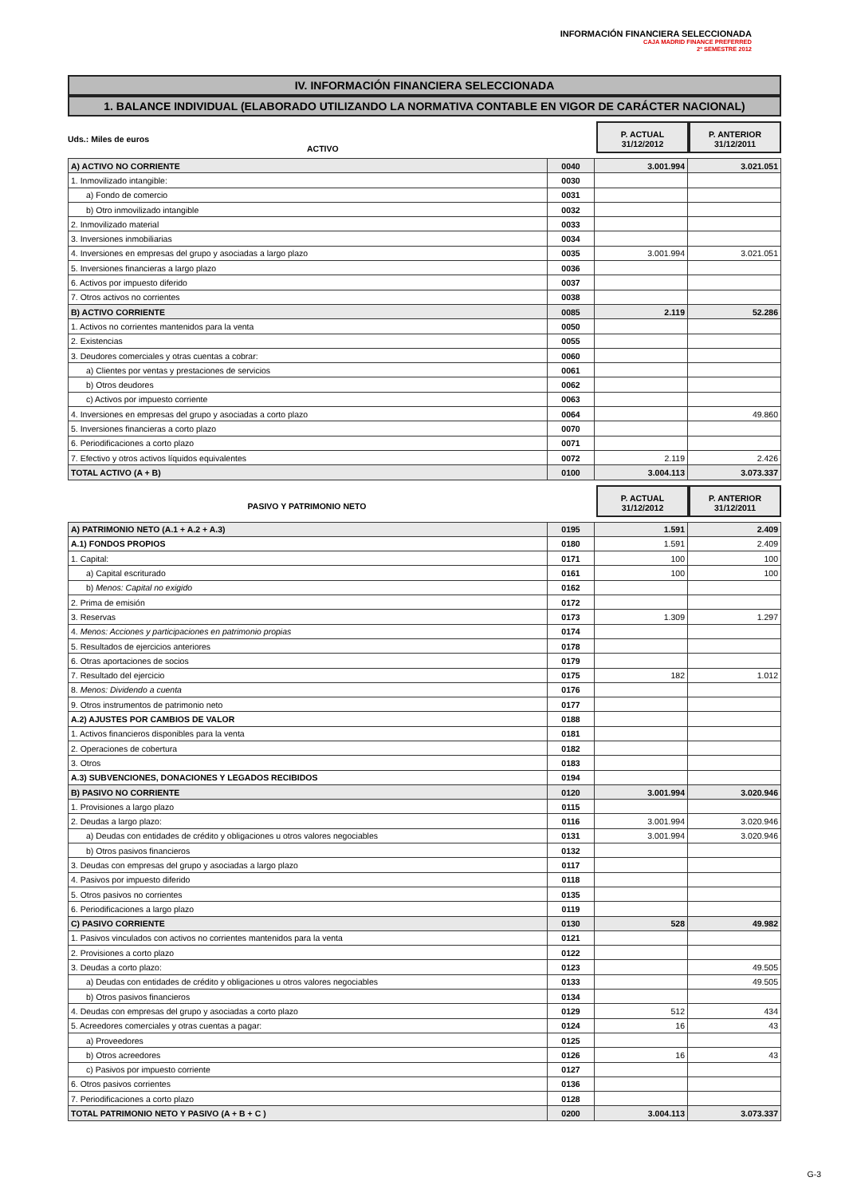INFORMACIÓN FINANCIERA SELECCIONADA
CAJA MADRID FINANCE PREFERRED
2º SEMESTRE 2012
IV. INFORMACIÓN FINANCIERA SELECCIONADA
1. BALANCE INDIVIDUAL (ELABORADO UTILIZANDO LA NORMATIVA CONTABLE EN VIGOR DE CARÁCTER NACIONAL)
Uds.: Miles de euros
ACTIVO
P. ACTUAL
31/12/2012
P. ANTERIOR
31/12/2011
| A) ACTIVO NO CORRIENTE | 0040 | 3.001.994 | 3.021.051 |
| 1. Inmovilizado intangible: | 0030 | | |
| a) Fondo de comercio | 0031 | | |
| b) Otro inmovilizado intangible | 0032 | | |
| 2. Inmovilizado material | 0033 | | |
| 3. Inversiones inmobiliarias | 0034 | | |
| 4. Inversiones en empresas del grupo y asociadas a largo plazo | 0035 | 3.001.994 | 3.021.051 |
| 5. Inversiones financieras a largo plazo | 0036 | | |
| 6. Activos por impuesto diferido | 0037 | | |
| 7. Otros activos no corrientes | 0038 | | |
| B) ACTIVO CORRIENTE | 0085 | 2.119 | 52.286 |
| 1. Activos no corrientes mantenidos para la venta | 0050 | | |
| 2. Existencias | 0055 | | |
| 3. Deudores comerciales y otras cuentas a cobrar: | 0060 | | |
| a) Clientes por ventas y prestaciones de servicios | 0061 | | |
| b) Otros deudores | 0062 | | |
| c) Activos por impuesto corriente | 0063 | | |
| 4. Inversiones en empresas del grupo y asociadas a corto plazo | 0064 | | 49.860 |
| 5. Inversiones financieras a corto plazo | 0070 | | |
| 6. Periodificaciones a corto plazo | 0071 | | |
| 7. Efectivo y otros activos líquidos equivalentes | 0072 | 2.119 | 2.426 |
| TOTAL ACTIVO (A + B) | 0100 | 3.004.113 | 3.073.337 |
PASIVO Y PATRIMONIO NETO
P. ACTUAL
31/12/2012
P. ANTERIOR
31/12/2011
| A) PATRIMONIO NETO (A.1 + A.2 + A.3) | 0195 | 1.591 | 2.409 |
| A.1) FONDOS PROPIOS | 0180 | 1.591 | 2.409 |
| 1. Capital: | 0171 | 100 | 100 |
| a) Capital escriturado | 0161 | 100 | 100 |
| b) Menos: Capital no exigido | 0162 | | |
| 2. Prima de emisión | 0172 | | |
| 3. Reservas | 0173 | 1.309 | 1.297 |
| 4. Menos: Acciones y participaciones en patrimonio propias | 0174 | | |
| 5. Resultados de ejercicios anteriores | 0178 | | |
| 6. Otras aportaciones de socios | 0179 | | |
| 7. Resultado del ejercicio | 0175 | 182 | 1.012 |
| 8. Menos: Dividendo a cuenta | 0176 | | |
| 9. Otros instrumentos de patrimonio neto | 0177 | | |
| A.2) AJUSTES POR CAMBIOS DE VALOR | 0188 | | |
| 1. Activos financieros disponibles para la venta | 0181 | | |
| 2. Operaciones de cobertura | 0182 | | |
| 3. Otros | 0183 | | |
| A.3) SUBVENCIONES, DONACIONES Y LEGADOS RECIBIDOS | 0194 | | |
| B) PASIVO NO CORRIENTE | 0120 | 3.001.994 | 3.020.946 |
| 1. Provisiones a largo plazo | 0115 | | |
| 2. Deudas a largo plazo: | 0116 | 3.001.994 | 3.020.946 |
| a) Deudas con entidades de crédito y obligaciones u otros valores negociables | 0131 | 3.001.994 | 3.020.946 |
| b) Otros pasivos financieros | 0132 | | |
| 3. Deudas con empresas del grupo y asociadas a largo plazo | 0117 | | |
| 4. Pasivos por impuesto diferido | 0118 | | |
| 5. Otros pasivos no corrientes | 0135 | | |
| 6. Periodificaciones a largo plazo | 0119 | | |
| C) PASIVO CORRIENTE | 0130 | 528 | 49.982 |
| 1. Pasivos vinculados con activos no corrientes mantenidos para la venta | 0121 | | |
| 2. Provisiones a corto plazo | 0122 | | |
| 3. Deudas a corto plazo: | 0123 | | 49.505 |
| a) Deudas con entidades de crédito y obligaciones u otros valores negociables | 0133 | | 49.505 |
| b) Otros pasivos financieros | 0134 | | |
| 4. Deudas con empresas del grupo y asociadas a corto plazo | 0129 | 512 | 434 |
| 5. Acreedores comerciales y otras cuentas a pagar: | 0124 | 16 | 43 |
| a) Proveedores | 0125 | | |
| b) Otros acreedores | 0126 | 16 | 43 |
| c) Pasivos por impuesto corriente | 0127 | | |
| 6. Otros pasivos corrientes | 0136 | | |
| 7. Periodificaciones a corto plazo | 0128 | | |
| TOTAL PATRIMONIO NETO Y PASIVO (A + B + C ) | 0200 | 3.004.113 | 3.073.337 |
G-3